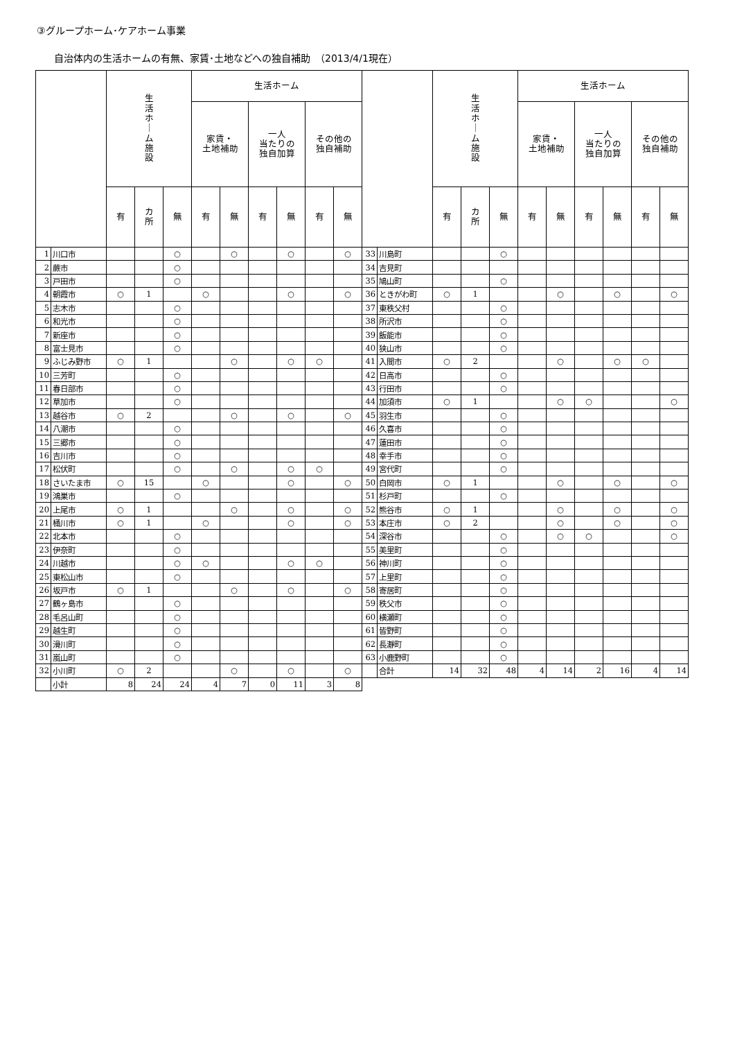③グループホーム･ケアホーム事業
自治体内の生活ホームの有無、家賃･土地などへの独自補助　（2013/4/1現在）
| | | 生 活 ホ ｜ ム 施 設 | | | 生活ホーム | | | | | | | | 生 活 ホ ｜ ム 施 設 | | | 生活ホーム | | | | | |
| --- | --- | --- | --- | --- | --- | --- | --- | --- | --- | --- | --- | --- | --- | --- | --- | --- | --- | --- | --- | --- | --- |
| | | | | | 家賃・ 土地補助 | | 一人 当たりの 独自加算 | | その他の 独自補助 | | | | | | | 家賃・ 土地補助 | | 一人 当たりの 独自加算 | | その他の 独自補助 | |
| | | 有 | カ 所 | 無 | 有 | 無 | 有 | 無 | 有 | 無 | | | 有 | カ 所 | 無 | 有 | 無 | 有 | 無 | 有 | 無 |
| 1 | 川口市 | | | ○ | | ○ | | ○ | | ○ | 33 | 川島町 | | | ○ | | | | | | |
| 2 | 蕨市 | | | ○ | | | | | | | 34 | 吉見町 | | | | | | | | | |
| 3 | 戸田市 | | | ○ | | | | | | | 35 | 鳩山町 | | | ○ | | | | | | |
| 4 | 朝霞市 | ○ | 1 | | ○ | | | ○ | | ○ | 36 | ときがわ町 | ○ | 1 | | | ○ | | ○ | | ○ |
| 5 | 志木市 | | | ○ | | | | | | | 37 | 東秩父村 | | | ○ | | | | | | |
| 6 | 和光市 | | | ○ | | | | | | | 38 | 所沢市 | | | ○ | | | | | | |
| 7 | 新座市 | | | ○ | | | | | | | 39 | 飯能市 | | | ○ | | | | | | |
| 8 | 富士見市 | | | ○ | | | | | | | 40 | 狭山市 | | | ○ | | | | | | |
| 9 | ふじみ野市 | ○ | 1 | | | ○ | | ○ | ○ | | 41 | 入間市 | ○ | 2 | | | ○ | | ○ | ○ | |
| 10 | 三芳町 | | | ○ | | | | | | | 42 | 日高市 | | | ○ | | | | | | |
| 11 | 春日部市 | | | ○ | | | | | | | 43 | 行田市 | | | ○ | | | | | | |
| 12 | 草加市 | | | ○ | | | | | | | 44 | 加須市 | ○ | 1 | | | ○ | ○ | | | ○ |
| 13 | 越谷市 | ○ | 2 | | | ○ | | ○ | | ○ | 45 | 羽生市 | | | ○ | | | | | | |
| 14 | 八潮市 | | | ○ | | | | | | | 46 | 久喜市 | | | ○ | | | | | | |
| 15 | 三郷市 | | | ○ | | | | | | | 47 | 蓮田市 | | | ○ | | | | | | |
| 16 | 吉川市 | | | ○ | | | | | | | 48 | 幸手市 | | | ○ | | | | | | |
| 17 | 松伏町 | | | ○ | | ○ | | ○ | ○ | | 49 | 宮代町 | | | ○ | | | | | | |
| 18 | さいたま市 | ○ | 15 | | ○ | | | ○ | | ○ | 50 | 白岡市 | ○ | 1 | | | ○ | | ○ | | ○ |
| 19 | 鴻巣市 | | | ○ | | | | | | | 51 | 杉戸町 | | | ○ | | | | | | |
| 20 | 上尾市 | ○ | 1 | | | ○ | | ○ | | ○ | 52 | 熊谷市 | ○ | 1 | | | ○ | | ○ | | ○ |
| 21 | 桶川市 | ○ | 1 | | ○ | | | ○ | | ○ | 53 | 本庄市 | ○ | 2 | | | ○ | | ○ | | ○ |
| 22 | 北本市 | | | ○ | | | | | | | 54 | 深谷市 | | | ○ | | ○ | ○ | | | ○ |
| 23 | 伊奈町 | | | ○ | | | | | | | 55 | 美里町 | | | ○ | | | | | | |
| 24 | 川越市 | | | ○ | ○ | | | ○ | ○ | | 56 | 神川町 | | | ○ | | | | | | |
| 25 | 東松山市 | | | ○ | | | | | | | 57 | 上里町 | | | ○ | | | | | | |
| 26 | 坂戸市 | ○ | 1 | | | ○ | | ○ | | ○ | 58 | 寄居町 | | | ○ | | | | | | |
| 27 | 鶴ヶ島市 | | | ○ | | | | | | | 59 | 秩父市 | | | ○ | | | | | | |
| 28 | 毛呂山町 | | | ○ | | | | | | | 60 | 横瀬町 | | | ○ | | | | | | |
| 29 | 越生町 | | | ○ | | | | | | | 61 | 皆野町 | | | ○ | | | | | | |
| 30 | 滑川町 | | | ○ | | | | | | | 62 | 長瀞町 | | | ○ | | | | | | |
| 31 | 嵐山町 | | | ○ | | | | | | | 63 | 小鹿野町 | | | ○ | | | | | | |
| 32 | 小川町 | ○ | 2 | | | ○ | | ○ | | ○ | | 合計 | 14 | 32 | 48 | 4 | 14 | 2 | 16 | 4 | 14 |
| | 小計 | 8 | 24 | 24 | 4 | 7 | 0 | 11 | 3 | 8 | | | | | | | | | | | |